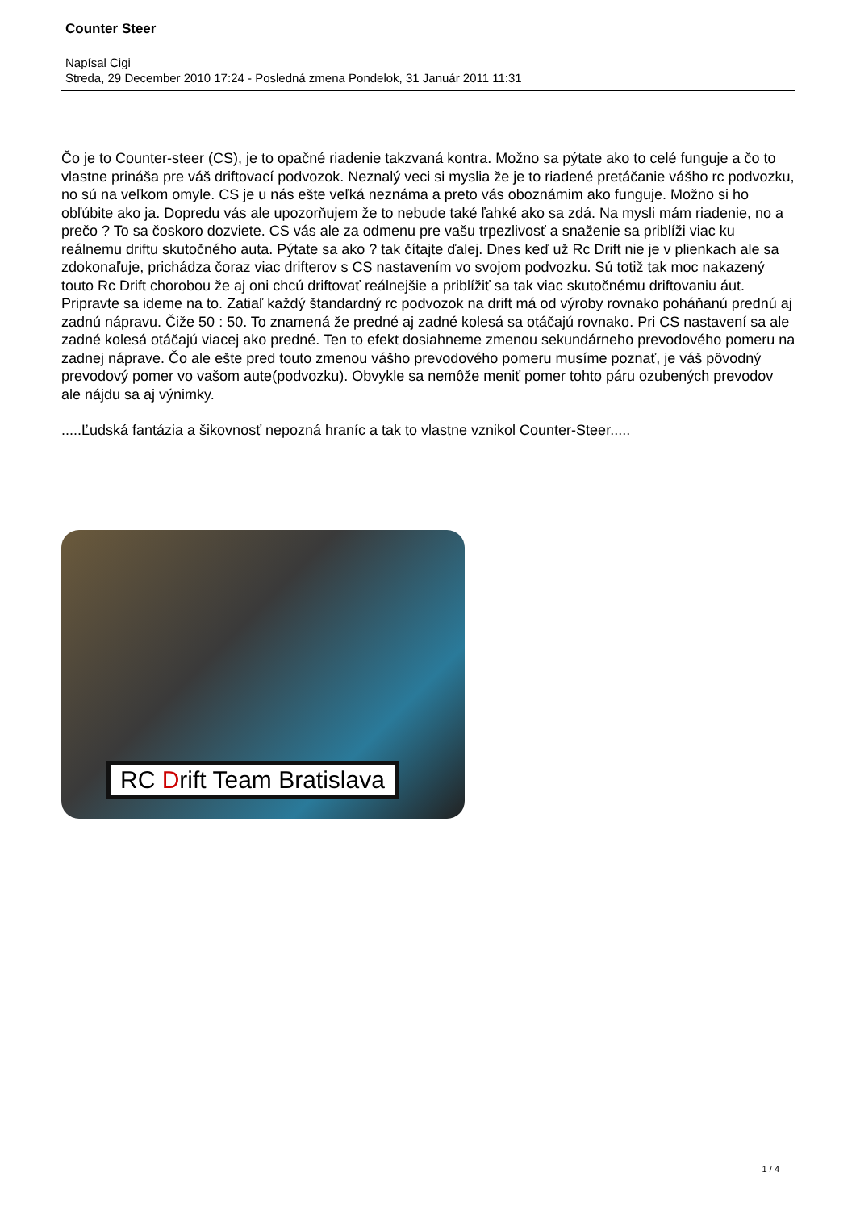Counter Steer
Napísal Cigi
Streda, 29 December 2010 17:24 - Posledná zmena Pondelok, 31 Január 2011 11:31
Čo je to Counter-steer (CS), je to opačné riadenie takzvaná kontra. Možno sa pýtate ako to celé funguje a čo to vlastne prináša pre váš driftovací podvozok. Neznalý veci si myslia že je to riadené pretáčanie vášho rc podvozku, no sú na veľkom omyle. CS je u nás ešte veľká neznáma a preto vás oboznámim ako funguje. Možno si ho obľúbite ako ja. Dopredu vás ale upozorňujem že to nebude také ľahké ako sa zdá. Na mysli mám riadenie, no a prečo ? To sa čoskoro dozviete. CS vás ale za odmenu pre vašu trpezlivosť a snaženie sa priblíži viac ku reálnemu driftu skutočného auta. Pýtate sa ako ? tak čítajte ďalej. Dnes keď už Rc Drift nie je v plienkach ale sa zdokonaľuje, prichádza čoraz viac drifterov s CS nastavením vo svojom podvozku. Sú totiž tak moc nakazený touto Rc Drift chorobou že aj oni chcú driftovať reálnejšie a priblížiť sa tak viac skutočnému driftovaniu áut. Pripravte sa ideme na to. Zatiaľ každý štandardný rc podvozok na drift má od výroby rovnako poháňanú prednú aj zadnú nápravu. Čiže 50 : 50. To znamená že predné aj zadné kolesá sa otáčajú rovnako. Pri CS nastavení sa ale zadné kolesá otáčajú viacej ako predné. Ten to efekt dosiahneme zmenou sekundárneho prevodového pomeru na zadnej náprave. Čo ale ešte pred touto zmenou vášho prevodového pomeru musíme poznať, je váš pôvodný prevodový pomer vo vašom aute(podvozku). Obvykle sa nemôže meniť pomer tohto páru ozubených prevodov ale nájdu sa aj výnimky.
.....Ľudská fantázia a šikovnosť nepozná hraníc a tak to vlastne vznikol Counter-Steer.....
RC Drift Team Bratislava
1 / 4